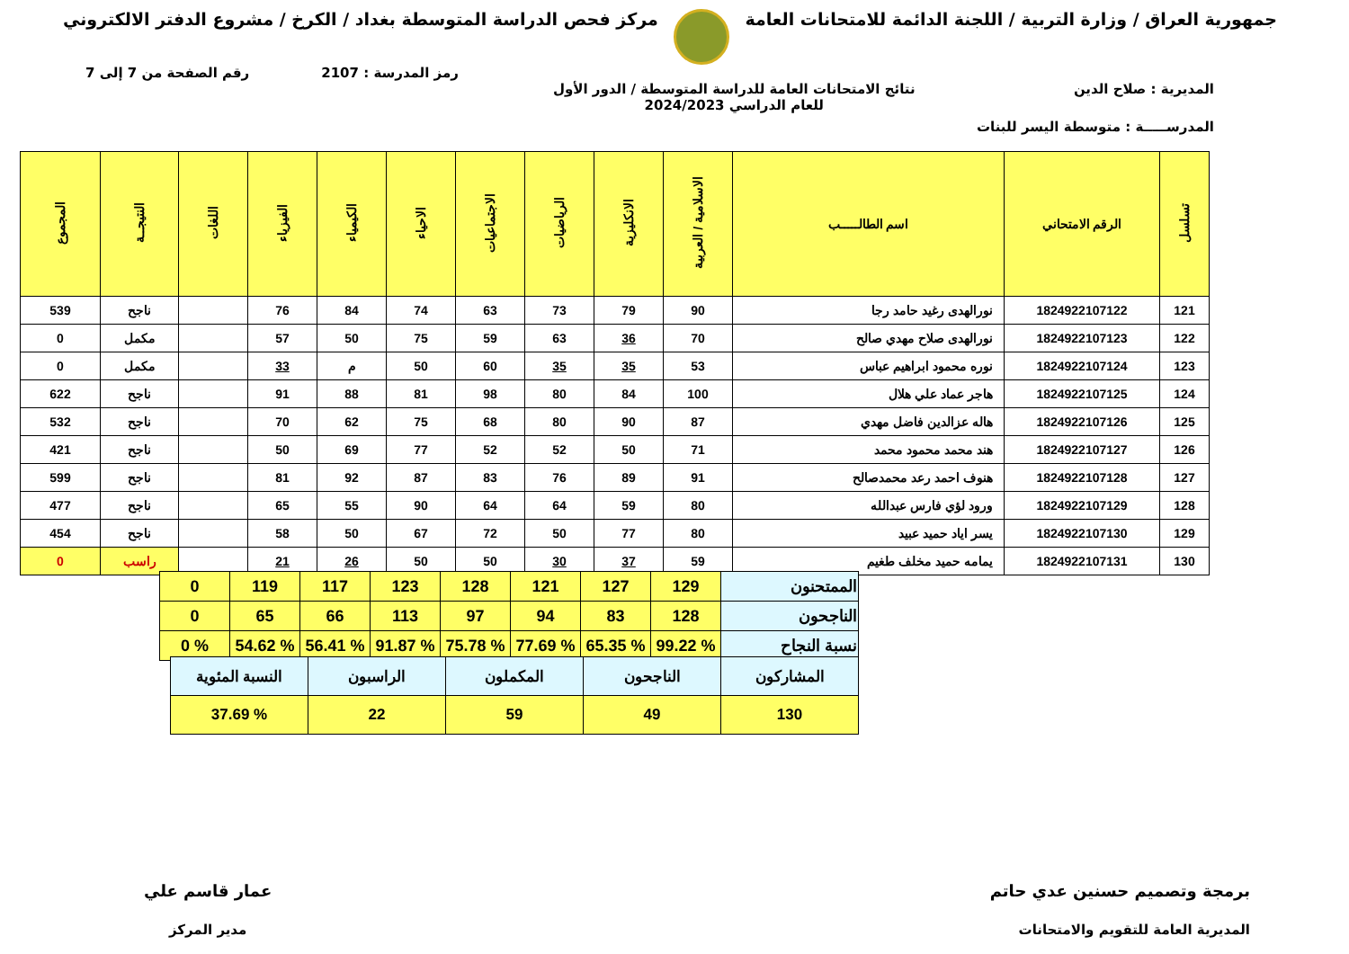جمهورية العراق / وزارة التربية / اللجنة الدائمة للامتحانات العامة
مركز فحص الدراسة المتوسطة بغداد / الكرخ / مشروع الدفتر الالكتروني
رمز المدرسة : 2107 رقم الصفحة من 7 إلى 7
المديرية : صلاح الدين نتائج الامتحانات العامة للدراسة المتوسطة / الدور الأول
للعام الدراسي 2024/2023
المدرســـــة : متوسطة اليسر للبنات
| تسلسل | الرقم الامتحاني | اسم الطالـــــب | الاسلامية / العربية | الانكليزية | الرياضيات | الاجتماعيات | الاحياء | الكيمياء | الفيزياء | اللغات | النتيجــة | المجموع |
| --- | --- | --- | --- | --- | --- | --- | --- | --- | --- | --- | --- | --- |
| 121 | 1824922107122 | نورالهدى رغيد حامد رجا | 90 | 79 | 73 | 63 | 74 | 84 | 76 | | ناجح | 539 |
| 122 | 1824922107123 | نورالهدى صلاح مهدي صالح | 70 | 36 | 63 | 59 | 75 | 50 | 57 | | مكمل | 0 |
| 123 | 1824922107124 | نوره محمود ابراهيم عباس | 53 | 35 | 35 | 60 | 50 | م | 33 | | مكمل | 0 |
| 124 | 1824922107125 | هاجر عماد علي هلال | 100 | 84 | 80 | 98 | 81 | 88 | 91 | | ناجح | 622 |
| 125 | 1824922107126 | هاله عزالدين فاضل مهدي | 87 | 90 | 80 | 68 | 75 | 62 | 70 | | ناجح | 532 |
| 126 | 1824922107127 | هند محمد محمود محمد | 71 | 50 | 52 | 52 | 77 | 69 | 50 | | ناجح | 421 |
| 127 | 1824922107128 | هنوف احمد رعد محمدصالح | 91 | 89 | 76 | 83 | 87 | 92 | 81 | | ناجح | 599 |
| 128 | 1824922107129 | ورود لؤي فارس عبدالله | 80 | 59 | 64 | 64 | 90 | 55 | 65 | | ناجح | 477 |
| 129 | 1824922107130 | يسر اياد حميد عبيد | 80 | 77 | 50 | 72 | 67 | 50 | 58 | | ناجح | 454 |
| 130 | 1824922107131 | يمامه حميد مخلف طغيم | 59 | 37 | 30 | 50 | 50 | 26 | 21 | | راسب | 0 |
| الممتحنون | 129 | 127 | 121 | 128 | 123 | 117 | 119 | 0 |
| الناجحون | 128 | 83 | 94 | 97 | 113 | 66 | 65 | 0 |
| نسبة النجاح | % 99.22 | % 65.35 | % 77.69 | % 75.78 | % 91.87 | % 56.41 | % 54.62 | % 0 |
| المشاركون | الناجحون | المكملون | الراسبون | النسبة المئوية |
| 130 | 49 | 59 | 22 | % 37.69 |
برمجة وتصميم حسنين عدي حاتم
المديرية العامة للتقويم والامتحانات
عمار قاسم علي
مدير المركز